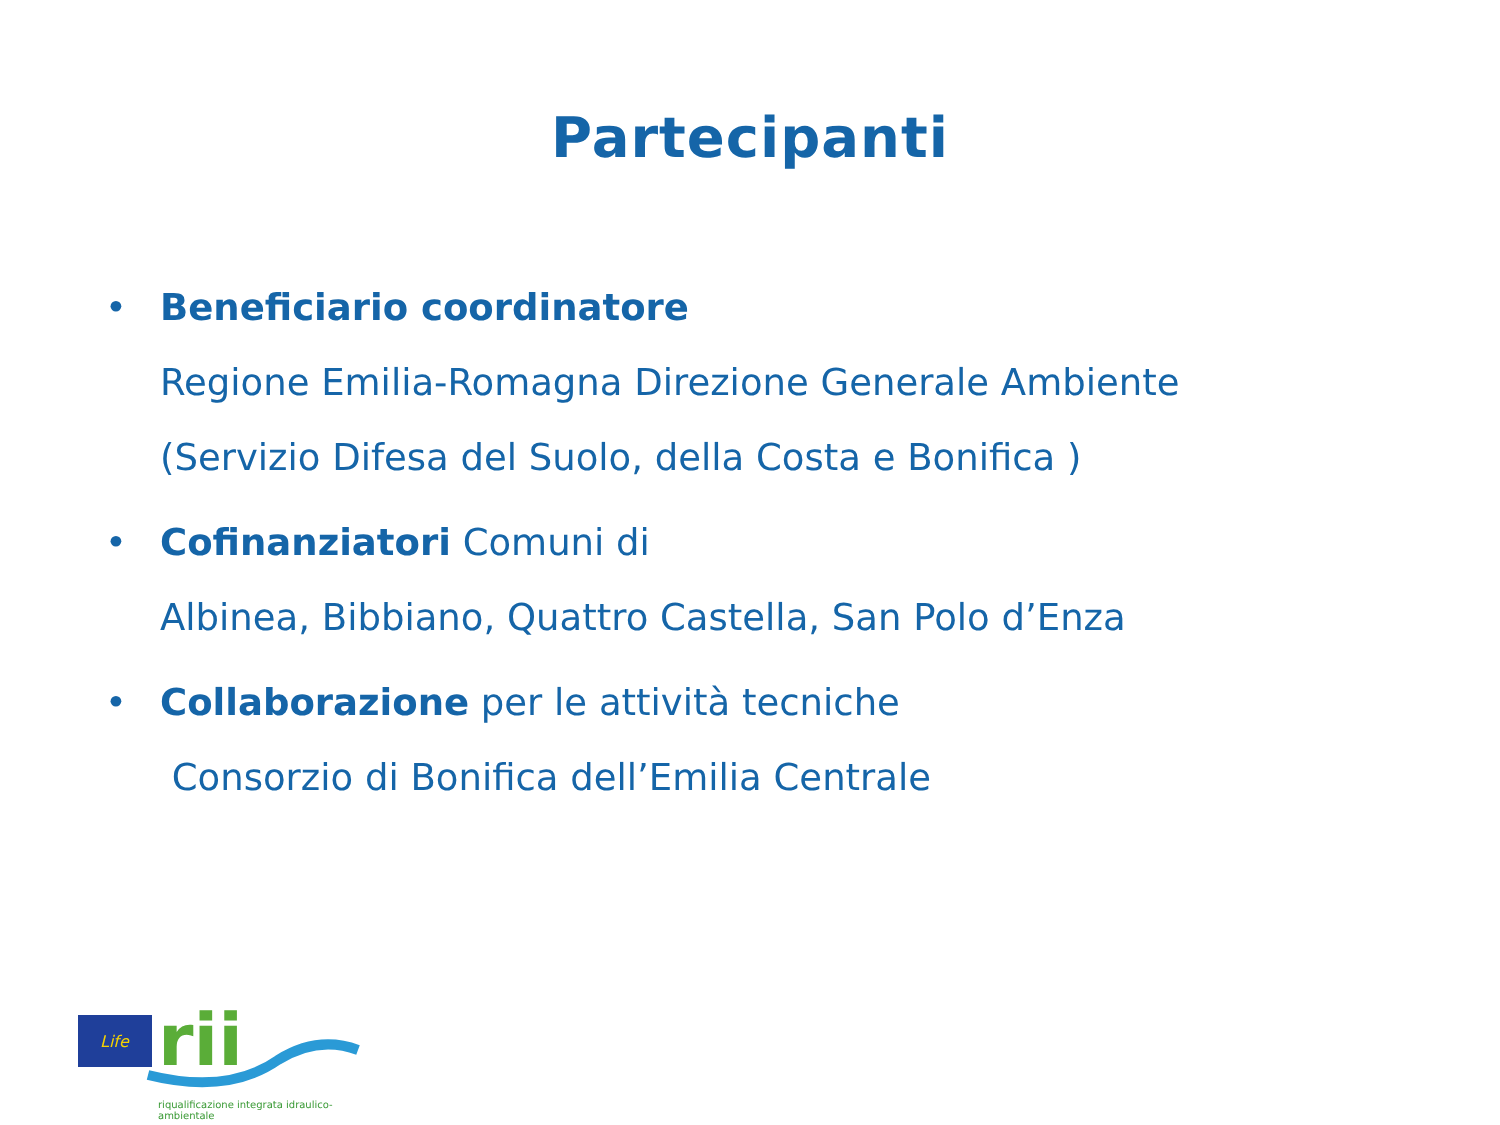Partecipanti
• Beneficiario coordinatore
Regione Emilia-Romagna Direzione Generale Ambiente
(Servizio Difesa del Suolo, della Costa e Bonifica )
• Cofinanziatori Comuni di
Albinea, Bibbiano, Quattro Castella, San Polo d’Enza
• Collaborazione per le attività tecniche
Consorzio di Bonifica dell’Emilia Centrale
Life
rii
riqualificazione integrata idraulico-ambientale